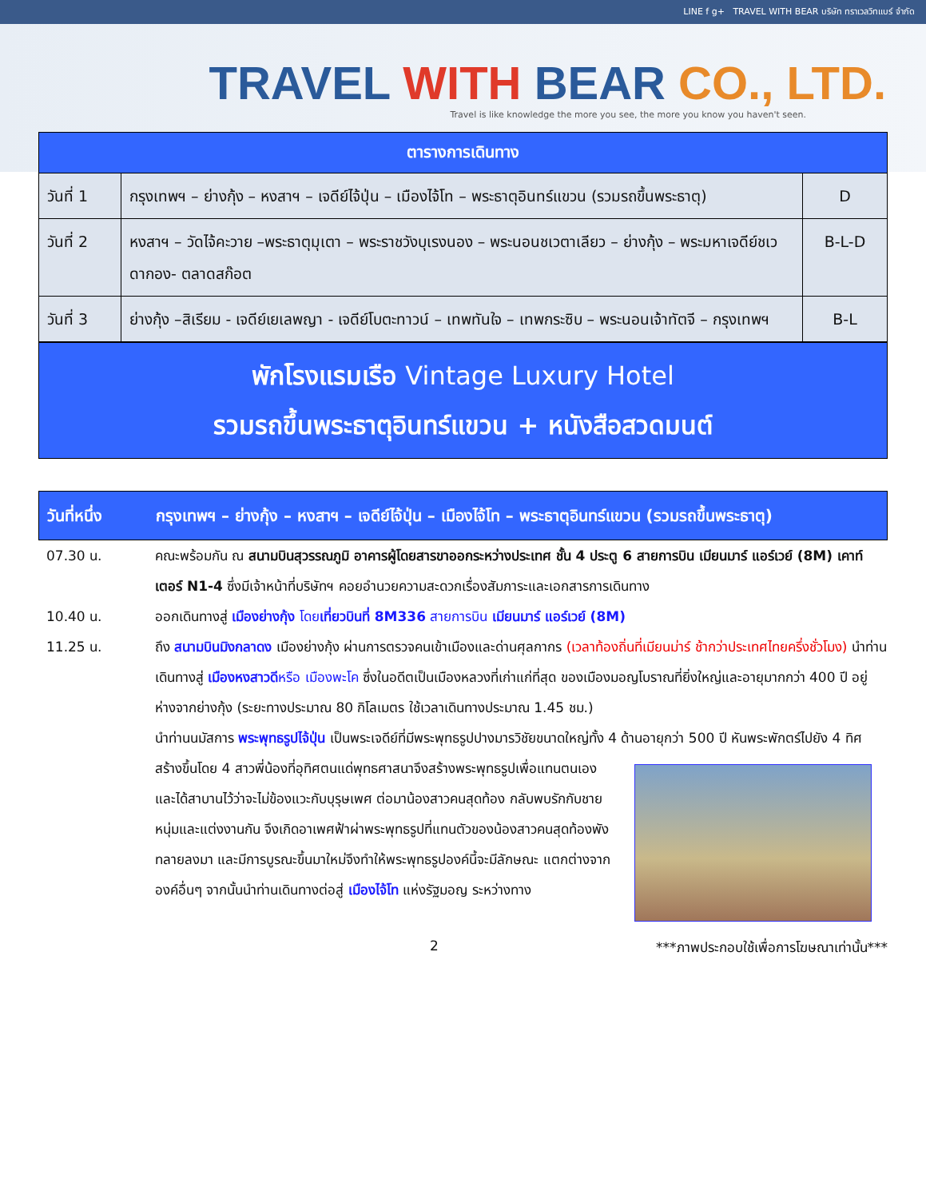LINE f g+ TRAVEL WITH BEAR บริษัท ทราเวลวิทแบร์ จำกัด
TRAVEL WITH BEAR CO., LTD.
Travel is like knowledge the more you see, the more you know you haven't seen.
| ตารางการเดินทาง | | |
| --- | --- | --- |
| วันที่ 1 | กรุงเทพฯ – ย่างกุ้ง – หงสาฯ – เจดีย์ไจ้ปุ่น – เมืองไจ้โท – พระธาตุอินทร์แขวน (รวมรถขึ้นพระธาตุ) | D |
| วันที่ 2 | หงสาฯ – วัดไจ้คะวาย –พระธาตุมุเตา – พระราชวังบุเรงนอง – พระนอนชเวตาเลียว – ย่างกุ้ง – พระมหาเจดีย์ชเวดากอง- ตลาดสก๊อต | B-L-D |
| วันที่ 3 | ย่างกุ้ง –สิเรียม - เจดีย์เยเลพญา - เจดีย์โบตะทาวน์ – เทพทันใจ – เทพกระซิบ – พระนอนเจ้าทัตจี – กรุงเทพฯ | B-L |
พักโรงแรมเรือ Vintage Luxury Hotel
รวมรถขึ้นพระธาตุอินทร์แขวน + หนังสือสวดมนต์
วันที่หนึ่ง กรุงเทพฯ – ย่างกุ้ง – หงสาฯ – เจดีย์ไจ้ปุ่น – เมืองไจ้โท – พระธาตุอินทร์แขวน (รวมรถขึ้นพระธาตุ)
07.30 น. คณะพร้อมกัน ณ สนามบินสุวรรณภูมิ อาคารผู้โดยสารขาออกระหว่างประเทศ ชั้น 4 ประตู 6 สายการบิน เมียนมาร์ แอร์เวย์ (8M) เคาท์เตอร์ N1-4 ซึ่งมีเจ้าหน้าที่บริษัทฯ คอยอำนวยความสะดวกเรื่องสัมภาระและเอกสารการเดินทาง
10.40 น. ออกเดินทางสู่ เมืองย่างกุ้ง โดย เที่ยวบินที่ 8M336 สายการบิน เมียนมาร์ แอร์เวย์ (8M)
11.25 น. ถึง สนามบินมิงกลาดง เมืองย่างกุ้ง ผ่านการตรวจคนเข้าเมืองและด่านศุลกากร (เวลาท้องถิ่นที่เมียนม่าร์ ช้ากว่าประเทศไทยครึ่งชั่วโมง) นำท่านเดินทางสู่ เมืองหงสาวดีหรือ เมืองพะโค ซึ่งในอดีตเป็นเมืองหลวงที่เก่าแก่ที่สุด ของเมืองมอญโบราณที่ยิ่งใหญ่และอายุมากกว่า 400 ปี อยู่ห่างจากย่างกุ้ง (ระยะทางประมาณ 80 กิโลเมตร ใช้เวลาเดินทางประมาณ 1.45 ชม.)
นำท่านนมัสการ พระพุทธรูปไจ้ปุ่น เป็นพระเจดีย์ที่มีพระพุทธรูปปางมารวิชัยขนาดใหญ่ทั้ง 4 ด้านอายุกว่า
500 ปี หันพระพักตร์ไปยัง 4 ทิศ สร้างขึ้นโดย 4 สาวพี่น้องที่อุทิศตนแด่พุทธศาสนาจึงสร้างพระพุทธรูปเพื่อแทนตนเอง และได้สาบานไว้ว่าจะไม่ข้องแวะกับบุรุษเพศ ต่อมาน้องสาวคนสุดท้อง กลับพบรักกับชายหนุ่มและแต่งงานกัน จึงเกิดอาเพศฟ้าผ่าพระพุทธรูปที่แทนตัวของน้องสาวคนสุดท้องพังทลายลงมา และมีการบูรณะขึ้นมาใหม่จึงทำให้พระพุทธรูปองค์นี้จะมีลักษณะ แตกต่างจากองค์อื่นๆ จากนั้นนำท่านเดินทางต่อสู่ เมืองไจ้โท แห่งรัฐมอญ ระหว่างทาง
2 ***ภาพประกอบใช้เพื่อการโฆษณาเท่านั้น***